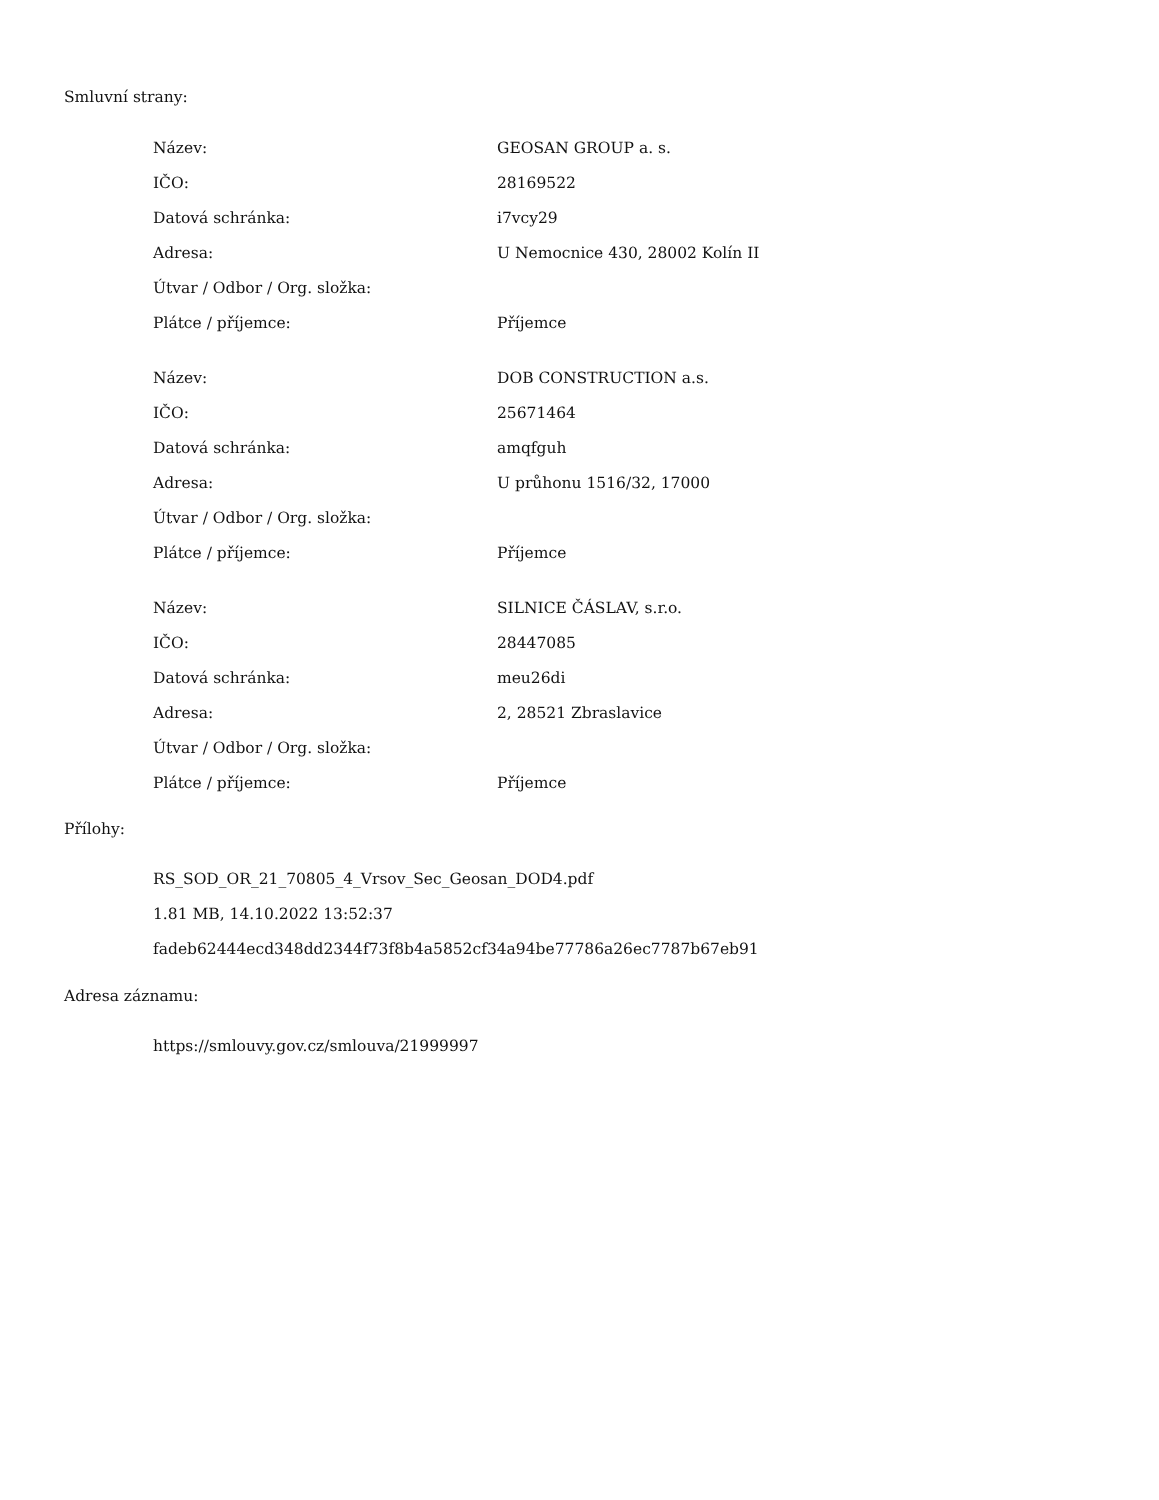Smluvní strany:
| Název: | GEOSAN GROUP a. s. |
| IČO: | 28169522 |
| Datová schránka: | i7vcy29 |
| Adresa: | U Nemocnice 430, 28002 Kolín II |
| Útvar / Odbor / Org. složka: | |
| Plátce / příjemce: | Příjemce |
| Název: | DOB CONSTRUCTION a.s. |
| IČO: | 25671464 |
| Datová schránka: | amqfguh |
| Adresa: | U průhonu 1516/32, 17000 |
| Útvar / Odbor / Org. složka: | |
| Plátce / příjemce: | Příjemce |
| Název: | SILNICE ČÁSLAV, s.r.o. |
| IČO: | 28447085 |
| Datová schránka: | meu26di |
| Adresa: | 2, 28521 Zbraslavice |
| Útvar / Odbor / Org. složka: | |
| Plátce / příjemce: | Příjemce |
Přílohy:
RS_SOD_OR_21_70805_4_Vrsov_Sec_Geosan_DOD4.pdf
1.81 MB, 14.10.2022 13:52:37
fadeb62444ecd348dd2344f73f8b4a5852cf34a94be77786a26ec7787b67eb91
Adresa záznamu:
https://smlouvy.gov.cz/smlouva/21999997